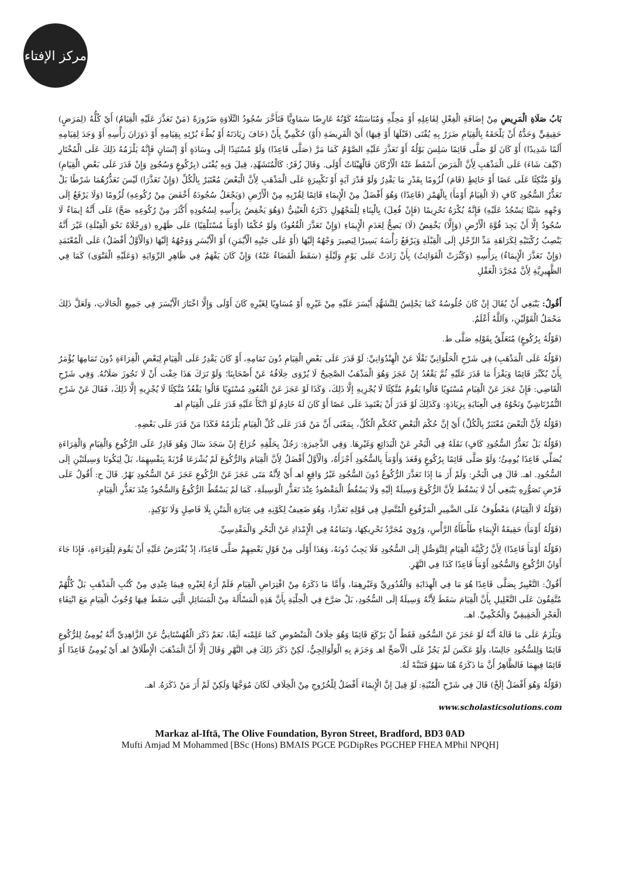مركز الإفتاء
بَابُ صَلَاةِ الْمَرِيضِ مِنْ إضَافَةِ الْفِعْلِ لِفَاعِلِهِ أَوْ مَحِلِّهِ وَمُنَاسَبَتُهُ كَوْنُهُ عَارِضًا سَمَاوِيًّا فَتَأَخَّرَ سُجُودُ التِّلَاوَةِ ضَرُورَةً (مَنْ تَعَذَّرَ عَلَيْهِ الْقِيَامُ) أَيْ كُلُّهُ (لِمَرَضٍ) حَقِيقِيٍّ وَحَدُّهُ أَنْ يَلْحَقَهُ بِالْقِيَامِ ضَرَرٌ بِهِ يُفْتَى (قَبْلَهَا أَوْ فِيهَا) أَيْ الْفَرِيضَةِ (أَوْ) حُكْمِيٍّ بِأَنْ (خَافَ زِيَادَتَهُ أَوْ بُطْءَ بُرْئِهِ بِقِيَامِهِ أَوْ دَوَرَانَ رَأْسِهِ أَوْ وَجَدَ لِقِيَامِهِ أَلَمًا شَدِيدًا) أَوْ كَانَ لَوْ صَلَّى قَائِمًا سَلِسَ بَوْلُهُ أَوْ تَعَذَّرَ عَلَيْهِ الصَّوْمُ كَمَا مَرَّ (صَلَّى قَاعِدًا) وَلَوْ مُسْتَنِدًا إلَى وِسَادَةٍ أَوْ إنْسَانٍ فَإِنَّهُ يَلْزَمُهُ ذَلِكَ عَلَى الْمُخْتَارِ (كَيْفَ شَاءَ) عَلَى الْمَذْهَبِ لِأَنَّ الْمَرَضَ أَسْقَطَ عَنْهُ الْأَرْكَانَ فَالْهَيْئَاتُ أَوْلَى. وَقَالَ زُفَرُ: كَالْمُتَشَهِّدِ، قِيلَ وَبِهِ يُفْتَى (بِرُكُوعٍ وَسُجُودٍ وَإِنْ قَدَرَ عَلَى بَعْضِ الْقِيَامِ) وَلَوْ مُتَّكِئًا عَلَى عَصًا أَوْ حَائِطٍ (قَامَ) لُزُومًا بِقَدْرِ مَا يَقْدِرُ وَلَوْ قَدْرَ آيَةٍ أَوْ تَكْبِيرَةٍ عَلَى الْمَذْهَبِ لِأَنَّ الْبَعْضَ مُعْتَبَرٌ بِالْكُلِّ (وَإِنْ تَعَذَّرَا) لَيْسَ تَعَذُّرُهُمَا شَرْطًا بَلْ تَعَذُّرُ السُّجُودِ كَافٍ (لَا الْقِيَامُ أَوْمَأَ) بِالْهَمْزِ (قَاعِدًا) وَهُوَ أَفْضَلُ مِنْ الْإِيمَاءِ قَائِمًا لِقُرْبِهِ مِنْ الْأَرْضِ (وَيَجْعَلُ سُجُودَهُ أَخْفَضَ مِنْ رُكُوعِهِ) لُزُومًا (وَلَا يَرْفَعُ إلَى وَجْهِهِ شَيْئًا يَسْجُدُ عَلَيْهِ) فَإِنَّهُ يُكْرَهُ تَحْرِيمًا (فَإِنْ فُعِلَ) بِالْبِنَاءِ لِلْمَجْهُولِ ذَكَرَهُ الْعَيْنِيُّ (وَهُوَ يَخْفِضُ بِرَأْسِهِ لِسُجُودِهِ أَكْثَرَ مِنْ رُكُوعِهِ صَحَّ) عَلَى أَنَّهُ إيمَاءٌ لَا سُجُودٌ إلَّا أَنْ يَجِدَ قُوَّةَ الْأَرْضِ (وَإِلَّا) يَخْفِضُ (لَا) يَصِحُّ لِعَدَمِ الْإِيمَاءِ (وَإِنْ تَعَذَّرَ الْقُعُودُ) وَلَوْ حُكْمًا (أَوْمَأَ مُسْتَلْقِيًا) عَلَى ظَهْرِهِ (وَرِجْلَاهُ نَحْوَ الْقِبْلَةِ) غَيْرَ أَنَّهُ يَنْصِبُ رُكْبَتَيْهِ لِكَرَاهَةِ مَدِّ الرِّجْلِ إلَى الْقِبْلَةِ وَيَرْفَعُ رَأْسَهُ يَسِيرًا لِيَصِيرَ وَجْهُهُ إلَيْهَا (أَوْ عَلَى جَنْبِهِ الْأَيْمَنِ) أَوْ الْأَيْسَرِ وَوَجْهُهُ إلَيْهَا (وَالْأَوَّلُ أَفْضَلُ) عَلَى الْمُعْتَمَدِ (وَإِنْ تَعَذَّرَ الْإِيمَاءُ) بِرَأْسِهِ (وَكَثُرَتْ الْفَوَائِتُ) بِأَنْ زَادَتْ عَلَى يَوْمٍ وَلَيْلَةٍ (سَقَطَ الْقَضَاءُ عَنْهُ) وَإِنْ كَانَ يَفْهَمُ فِي ظَاهِرِ الرِّوَايَةِ (وَعَلَيْهِ الْفَتْوَى) كَمَا فِي الظَّهِيرِيَّةِ لِأَنَّ مُجَرَّدَ الْعَقْلِ
أَقُولُ: يَنْبَغِي أَنْ يُقَالَ إنْ كَانَ جُلُوسُهُ كَمَا يَجْلِسُ لِلتَّشَهُّدِ أَيْسَرَ عَلَيْهِ مِنْ غَيْرِهِ أَوْ مُسَاوِيًا لِغَيْرِهِ كَانَ أَوْلَى وَإِلَّا اخْتَارَ الْأَيْسَرَ فِي جَمِيعِ الْحَالَاتِ، وَلَعَلَّ ذَلِكَ مَحْمَلُ الْقَوْلَيْنِ، وَاَللَّهُ أَعْلَمُ.
(قَوْلُهُ بِرُكُوعٍ) مُتَعَلِّقٌ بِقَوْلِهِ صَلَّى ط.
(قَوْلُهُ عَلَى الْمَذْهَبِ) فِي شَرْحِ الْحَلْوَانِيِّ نَقْلًا عَنْ الْهِنْدُوَانِيِّ: لَوْ قَدَرَ عَلَى بَعْضِ الْقِيَامِ دُونَ تَمَامِهِ، أَوْ كَانَ يَقْدِرُ عَلَى الْقِيَامِ لِبَعْضِ الْقِرَاءَةِ دُونَ تَمَامِهَا يُؤْمَرُ بِأَنْ يُكَبِّرَ قَائِمًا وَيَقْرَأَ مَا قَدَرَ عَلَيْهِ ثُمَّ يَقْعُدُ إنْ عَجَزَ وَهُوَ الْمَذْهَبُ الصَّحِيحُ لَا يُرْوَى خِلَافُهُ عَنْ أَصْحَابِنَا؛ وَلَوْ تَرَكَ هَذَا خِفْت أَنْ لَا تَجُوزَ صَلَاتُهُ. وَفِي شَرْحِ الْقَاضِي: فَإِنْ عَجَزَ عَنْ الْقِيَامِ مُسْتَوِيًا قَالُوا يَقُومُ مُتَّكِئًا لَا يُجْزِيهِ إلَّا ذَلِكَ، وَكَذَا لَوْ عَجَزَ عَنْ الْقُعُودِ مُسْتَوِيًا قَالُوا يَقْعُدُ مُتَّكِئًا لَا يُجْزِيهِ إلَّا ذَلِكَ، فَقَالَ عَنْ شَرْحِ التُّمُرْتَاشِيِّ وَنَحْوُهُ فِي الْعِنَايَةِ بِزِيَادَةٍ: وَكَذَلِكَ لَوْ قَدَرَ أَنْ يَعْتَمِدَ عَلَى عَصًا أَوْ كَانَ لَهُ خَادِمٌ لَوْ اتَّكَأَ عَلَيْهِ قَدَرَ عَلَى الْقِيَامِ اهـ
(قَوْلُهُ لِأَنَّ الْبَعْضَ مُعْتَبَرٌ بِالْكُلِّ) أَيْ إنَّ حُكْمَ الْبَعْضِ كَحُكْمِ الْكُلِّ، بِمَعْنَى أَنَّ مَنْ قَدَرَ عَلَى كُلِّ الْقِيَامِ يَلْزَمُهُ فَكَذَا مَنْ قَدَرَ عَلَى بَعْضِهِ.
(قَوْلُهُ بَلْ تَعَذُّرُ السُّجُودِ كَافٍ) نَقَلَهُ فِي الْبَحْرِ عَنْ الْبَدَائِعِ وَغَيْرِهَا. وَفِي الذَّخِيرَةِ: رَجُلٌ بِحَلْقِهِ خُرَاجٌ إنْ سَجَدَ سَالَ وَهُوَ قَادِرٌ عَلَى الرُّكُوعِ وَالْقِيَامِ وَالْقِرَاءَةِ يُصَلِّي قَاعِدًا يُومِئُ؛ وَلَوْ صَلَّى قَائِمًا بِرُكُوعٍ وَقَعَدَ وَأَوْمَأَ بِالسُّجُودِ أَجْزَأَهُ، وَالْأَوَّلُ أَفْضَلُ لِأَنَّ الْقِيَامَ وَالرُّكُوعَ لَمْ يُشْرَعَا قُرْبَةً بِنَفْسِهِمَا، بَلْ لِيَكُونَا وَسِيلَتَيْنِ إلَى السُّجُودِ. اهـ. قَالَ فِي الْبَحْرِ: وَلَمْ أَرَ مَا إذَا تَعَذَّرَ الرُّكُوعُ دُونَ السُّجُودِ غَيْرُ وَاقِعٍ اهـ أَيْ لِأَنَّهُ مَتَى عَجَزَ عَنْ الرُّكُوعِ عَجَزَ عَنْ السُّجُودِ نَهْرٌ. قَالَ ح: أَقُولُ عَلَى فَرْضِ تَصَوُّرِهِ يَنْبَغِي أَنْ لَا يَسْقُطَ لِأَنَّ الرُّكُوعَ وَسِيلَةٌ إلَيْهِ وَلَا يَسْقُطُ الْمَقْصُودُ عِنْدَ تَعَذُّرِ الْوَسِيلَةِ، كَمَا لَمْ يَسْقُطْ الرُّكُوعُ وَالسُّجُودُ عِنْدَ تَعَذُّرِ الْقِيَامِ.
(قَوْلُهُ لَا الْقِيَامُ) مَعْطُوفٌ عَلَى الضَّمِيرِ الْمَرْفُوعِ الْمُتَّصِلِ فِي قَوْلِهِ تَعَذَّرَا، وَهُوَ ضَعِيفٌ لِكَوْنِهِ فِي عِبَارَةِ الْمَتْنِ بِلَا فَاصِلٍ وَلَا تَوْكِيدٍ.
(قَوْلُهُ أَوْمَأَ) حَقِيقَةُ الْإِيمَاءِ طَأْطَأَةُ الرَّأْسِ، وَرُوِيَ مُجَرَّدُ تَحْرِيكِهَا، وَتَمَامُهُ فِي الْإِمْدَادِ عَنْ الْبَحْرِ وَالْمَقْدِسِيِّ.
(قَوْلُهُ أَوْمَأَ قَاعِدًا) لِأَنَّ رُكْنِيَّةَ الْقِيَامِ لِلتَّوَصُّلِ إلَى السُّجُودِ فَلَا يَجِبُ دُونَهُ، وَهَذَا أَوْلَى مِنْ قَوْلِ بَعْضِهِمْ صَلَّى قَاعِدًا، إذْ يُفْتَرَضُ عَلَيْهِ أَنْ يَقُومَ لِلْقِرَاءَةِ، فَإِذَا جَاءَ أَوَانُ الرُّكُوعِ وَالسُّجُودِ أَوْمَأَ قَاعِدًا كَذَا فِي النَّهْرِ.
أَقُولُ: التَّعْبِيرُ بِصَلَّى قَاعِدًا هُوَ مَا فِي الْهِدَايَةِ وَالْقُدُورِيِّ وَغَيْرِهِمَا، وَأَمَّا مَا ذَكَرَهُ مِنْ افْتِرَاضِ الْقِيَامِ فَلَمْ أَرَهُ لِغَيْرِهِ فِيمَا عِنْدِي مِنْ كُتُبِ الْمَذْهَبِ بَلْ كُلُّهُمْ مُتَّفِقُونَ عَلَى التَّعْلِيلِ بِأَنَّ الْقِيَامَ سَقَطَ لِأَنَّهُ وَسِيلَةٌ إلَى السُّجُودِ، بَلْ صَرَّحَ فِي الْحِلْيَةِ بِأَنَّ هَذِهِ الْمَسْأَلَةَ مِنْ الْمَسَائِلِ الَّتِي سَقَطَ فِيهَا وُجُوبُ الْقِيَامِ مَعَ انْتِفَاءِ الْعَجْزِ الْحَقِيقِيِّ وَالْحُكْمِيِّ. اهـ.
وَيَلْزَمُ عَلَى مَا قَالَهُ أَنَّهُ لَوْ عَجَزَ عَنْ السُّجُودِ فَقَطْ أَنْ يَرْكَعَ قَائِمًا وَهُوَ خِلَافُ الْمَنْصُوصِ كَمَا عَلِمْته آنِفًا، نَعَمْ ذَكَرَ الْقُهُسْتَانِيُّ عَنْ الزَّاهِدِيِّ أَنَّهُ يُومِئُ لِلرُّكُوعِ قَائِمًا وَلِلسُّجُودِ جَالِسًا، وَلَوْ عَكَسَ لَمْ يَجُزْ عَلَى الْأَصَحِّ اهـ وَجَزَمَ بِهِ الْوَلْوَالِجِيُّ، لَكِنْ ذَكَرَ ذَلِكَ فِي النَّهْرِ وَقَالَ إلَّا أَنَّ الْمَذْهَبَ الْإِطْلَاقُ اهـ أَيْ يُومِئُ قَاعِدًا أَوْ قَائِمًا فِيهِمَا فَالظَّاهِرُ أَنَّ مَا ذَكَرَهُ هُنَا سَهْوٌ فَتَنَبَّهْ لَهُ.
(قَوْلُهُ وَهُوَ أَفْضَلُ إلَخْ) قَالَ فِي شَرْحِ الْمُنْيَةِ: لَوْ قِيلَ إنَّ الْإِيمَاءَ أَفْضَلُ لِلْخُرُوجِ مِنْ الْخِلَافِ لَكَانَ مُوَجَّهًا وَلَكِنْ لَمْ أَرَ مَنْ ذَكَرَهُ. اهـ.
www.scholasticsolutions.com
Markaz al-Iftā, The Olive Foundation, Byron Street, Bradford, BD3 0AD
Mufti Amjad M Mohammed [BSc (Hons) BMAIS PGCE PGDipRes PGCHEP FHEA MPhil NPQH]